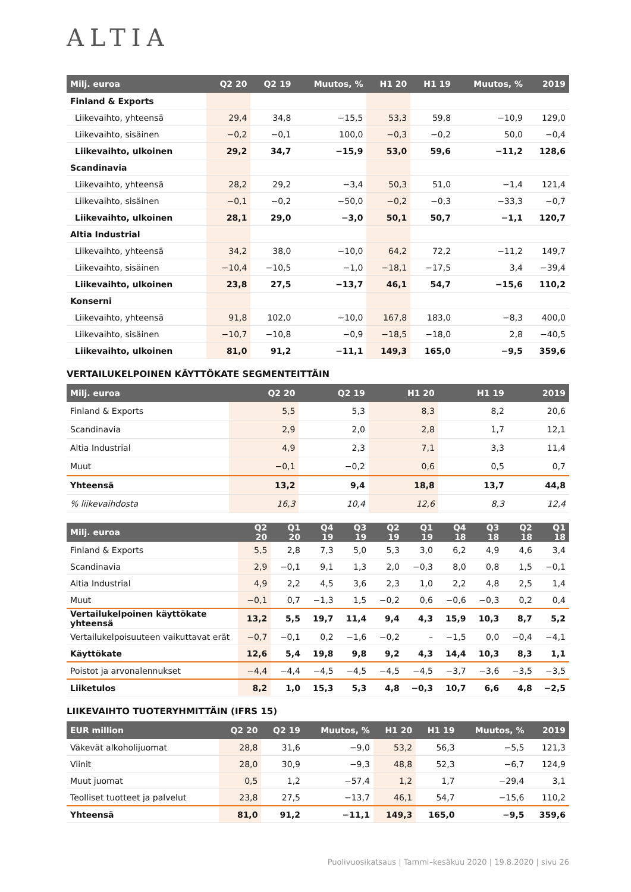ALTIA
| Milj. euroa | Q2 20 | Q2 19 | Muutos, % | H1 20 | H1 19 | Muutos, % | 2019 |
| --- | --- | --- | --- | --- | --- | --- | --- |
| Finland & Exports | | | | | | | |
| Liikevaihto, yhteensä | 29,4 | 34,8 | −15,5 | 53,3 | 59,8 | −10,9 | 129,0 |
| Liikevaihto, sisäinen | −0,2 | −0,1 | 100,0 | −0,3 | −0,2 | 50,0 | −0,4 |
| Liikevaihto, ulkoinen | 29,2 | 34,7 | −15,9 | 53,0 | 59,6 | −11,2 | 128,6 |
| Scandinavia | | | | | | | |
| Liikevaihto, yhteensä | 28,2 | 29,2 | −3,4 | 50,3 | 51,0 | −1,4 | 121,4 |
| Liikevaihto, sisäinen | −0,1 | −0,2 | −50,0 | −0,2 | −0,3 | −33,3 | −0,7 |
| Liikevaihto, ulkoinen | 28,1 | 29,0 | −3,0 | 50,1 | 50,7 | −1,1 | 120,7 |
| Altia Industrial | | | | | | | |
| Liikevaihto, yhteensä | 34,2 | 38,0 | −10,0 | 64,2 | 72,2 | −11,2 | 149,7 |
| Liikevaihto, sisäinen | −10,4 | −10,5 | −1,0 | −18,1 | −17,5 | 3,4 | −39,4 |
| Liikevaihto, ulkoinen | 23,8 | 27,5 | −13,7 | 46,1 | 54,7 | −15,6 | 110,2 |
| Konserni | | | | | | | |
| Liikevaihto, yhteensä | 91,8 | 102,0 | −10,0 | 167,8 | 183,0 | −8,3 | 400,0 |
| Liikevaihto, sisäinen | −10,7 | −10,8 | −0,9 | −18,5 | −18,0 | 2,8 | −40,5 |
| Liikevaihto, ulkoinen | 81,0 | 91,2 | −11,1 | 149,3 | 165,0 | −9,5 | 359,6 |
VERTAILUKELPOINEN KÄYTTÖKATE SEGMENTEITTÄIN
| Milj. euroa | Q2 20 | Q2 19 | H1 20 | H1 19 | 2019 |
| --- | --- | --- | --- | --- | --- |
| Finland & Exports | 5,5 | 5,3 | 8,3 | 8,2 | 20,6 |
| Scandinavia | 2,9 | 2,0 | 2,8 | 1,7 | 12,1 |
| Altia Industrial | 4,9 | 2,3 | 7,1 | 3,3 | 11,4 |
| Muut | −0,1 | −0,2 | 0,6 | 0,5 | 0,7 |
| Yhteensä | 13,2 | 9,4 | 18,8 | 13,7 | 44,8 |
| % liikevaihdosta | 16,3 | 10,4 | 12,6 | 8,3 | 12,4 |
| Milj. euroa | Q2 20 | Q1 20 | Q4 19 | Q3 19 | Q2 19 | Q1 19 | Q4 18 | Q3 18 | Q2 18 | Q1 18 |
| --- | --- | --- | --- | --- | --- | --- | --- | --- | --- | --- |
| Finland & Exports | 5,5 | 2,8 | 7,3 | 5,0 | 5,3 | 3,0 | 6,2 | 4,9 | 4,6 | 3,4 |
| Scandinavia | 2,9 | −0,1 | 9,1 | 1,3 | 2,0 | −0,3 | 8,0 | 0,8 | 1,5 | −0,1 |
| Altia Industrial | 4,9 | 2,2 | 4,5 | 3,6 | 2,3 | 1,0 | 2,2 | 4,8 | 2,5 | 1,4 |
| Muut | −0,1 | 0,7 | −1,3 | 1,5 | −0,2 | 0,6 | −0,6 | −0,3 | 0,2 | 0,4 |
| Vertailukelpoinen käyttökate yhteensä | 13,2 | 5,5 | 19,7 | 11,4 | 9,4 | 4,3 | 15,9 | 10,3 | 8,7 | 5,2 |
| Vertailukelpoisuuteen vaikuttavat erät | −0,7 | −0,1 | 0,2 | −1,6 | −0,2 | – | −1,5 | 0,0 | −0,4 | −4,1 |
| Käyttökate | 12,6 | 5,4 | 19,8 | 9,8 | 9,2 | 4,3 | 14,4 | 10,3 | 8,3 | 1,1 |
| Poistot ja arvonalennukset | −4,4 | −4,4 | −4,5 | −4,5 | −4,5 | −4,5 | −3,7 | −3,6 | −3,5 | −3,5 |
| Liiketulos | 8,2 | 1,0 | 15,3 | 5,3 | 4,8 | −0,3 | 10,7 | 6,6 | 4,8 | −2,5 |
LIIKEVAIHTO TUOTERYHMITTÄIN (IFRS 15)
| EUR million | Q2 20 | Q2 19 | Muutos, % | H1 20 | H1 19 | Muutos, % | 2019 |
| --- | --- | --- | --- | --- | --- | --- | --- |
| Väkevät alkoholijuomat | 28,8 | 31,6 | −9,0 | 53,2 | 56,3 | −5,5 | 121,3 |
| Viinit | 28,0 | 30,9 | −9,3 | 48,8 | 52,3 | −6,7 | 124,9 |
| Muut juomat | 0,5 | 1,2 | −57,4 | 1,2 | 1,7 | −29,4 | 3,1 |
| Teolliset tuotteet ja palvelut | 23,8 | 27,5 | −13,7 | 46,1 | 54,7 | −15,6 | 110,2 |
| Yhteensä | 81,0 | 91,2 | −11,1 | 149,3 | 165,0 | −9,5 | 359,6 |
Puolivuosikatsaus | Tammi–kesäkuu 2020 | 19.8.2020 | sivu 26